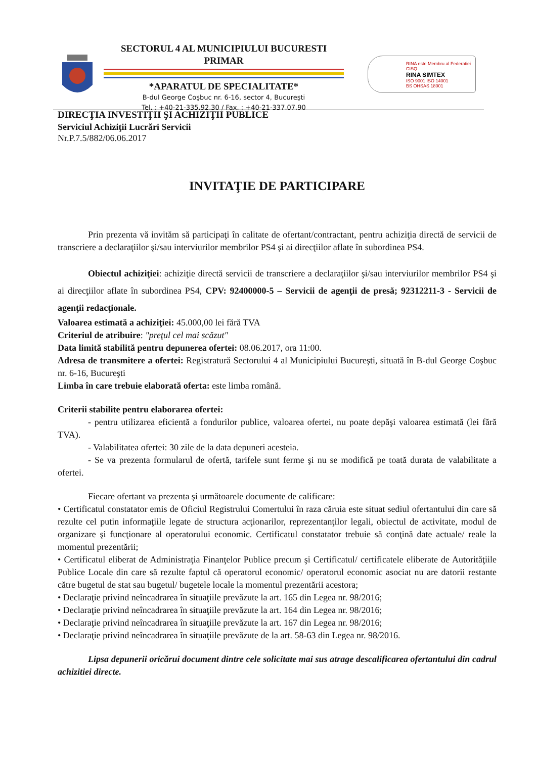SECTORUL 4 AL MUNICIPIULUI BUCURESTI
PRIMAR
*APARATUL DE SPECIALITATE*
B-dul George Coşbuc nr. 6-16, sector 4, Bucureşti
Tel. : +40-21-335.92.30 / Fax. : +40-21-337.07.90
RINA este Membru al Federatiei CISQ
RINA SIMTEX
ISO 9001 ISO 14001
BS OHSAS 18001
DIRECŢIA INVESTIŢII ŞI ACHIZIŢII PUBLICE
Serviciul Achiziţii Lucrări Servicii
Nr.P.7.5/882/06.06.2017
INVITAŢIE DE PARTICIPARE
Prin prezenta vă invităm să participaţi în calitate de ofertant/contractant, pentru achiziţia directă de servicii de transcriere a declaraţiilor şi/sau interviurilor membrilor PS4 şi ai direcţiilor aflate în subordinea PS4.
Obiectul achiziţiei: achiziţie directă servicii de transcriere a declaraţiilor şi/sau interviurilor membrilor PS4 şi ai direcţiilor aflate în subordinea PS4, CPV: 92400000-5 – Servicii de agenţii de presă; 92312211-3 - Servicii de agenţii redacţionale.
Valoarea estimată a achiziţiei: 45.000,00 lei fără TVA
Criteriul de atribuire: "preţul cel mai scăzut"
Data limită stabilită pentru depunerea ofertei: 08.06.2017, ora 11:00.
Adresa de transmitere a ofertei: Registratură Sectorului 4 al Municipiului Bucureşti, situată în B-dul George Coşbuc nr. 6-16, Bucureşti
Limba în care trebuie elaborată oferta: este limba română.
Criterii stabilite pentru elaborarea ofertei:
- pentru utilizarea eficientă a fondurilor publice, valoarea ofertei, nu poate depăşi valoarea estimată (lei fără TVA).
- Valabilitatea ofertei: 30 zile de la data depuneri acesteia.
- Se va prezenta formularul de ofertă, tarifele sunt ferme şi nu se modifică pe toată durata de valabilitate a ofertei.
Fiecare ofertant va prezenta şi următoarele documente de calificare:
• Certificatul constatator emis de Oficiul Registrului Comertului în raza căruia este situat sediul ofertantului din care să rezulte cel putin informaţiile legate de structura acţionarilor, reprezentanţilor legali, obiectul de activitate, modul de organizare şi funcţionare al operatorului economic. Certificatul constatator trebuie să conţină date actuale/ reale la momentul prezentării;
• Certificatul eliberat de Administraţia Finanţelor Publice precum şi Certificatul/ certificatele eliberate de Autorităţiile Publice Locale din care să rezulte faptul că operatorul economic/ operatorul economic asociat nu are datorii restante către bugetul de stat sau bugetul/ bugetele locale la momentul prezentării acestora;
• Declaraţie privind neîncadrarea în situaţiile prevăzute la art. 165 din Legea nr. 98/2016;
• Declaraţie privind neîncadrarea în situaţiile prevăzute la art. 164 din Legea nr. 98/2016;
• Declaraţie privind neîncadrarea în situaţiile prevăzute la art. 167 din Legea nr. 98/2016;
• Declaraţie privind neîncadrarea în situaţiile prevăzute de la art. 58-63 din Legea nr. 98/2016.
Lipsa depunerii oricărui document dintre cele solicitate mai sus atrage descalificarea ofertantului din cadrul achizitiei directe.